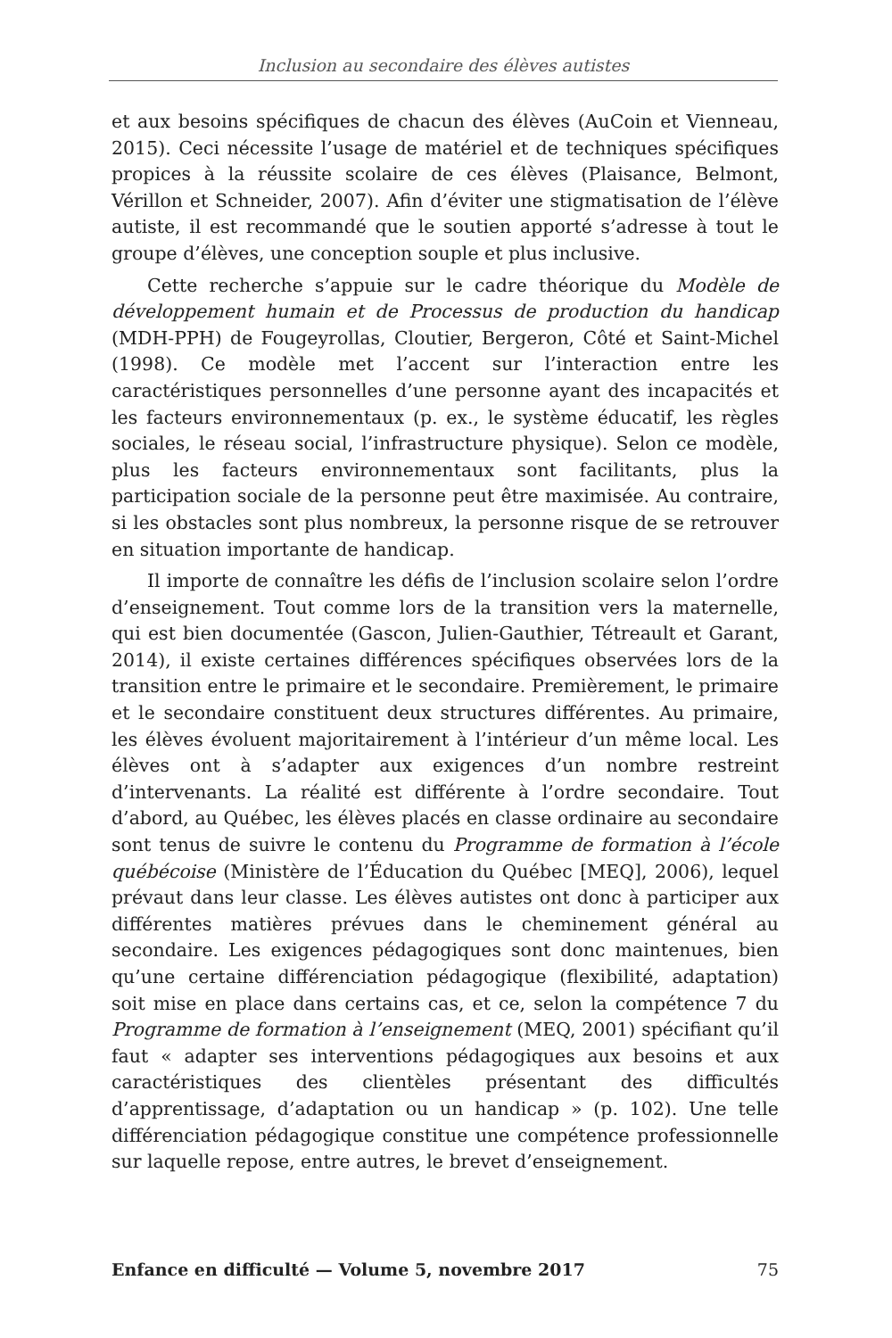Inclusion au secondaire des élèves autistes
et aux besoins spécifiques de chacun des élèves (AuCoin et Vienneau, 2015). Ceci nécessite l’usage de matériel et de techniques spécifiques propices à la réussite scolaire de ces élèves (Plaisance, Belmont, Vérillon et Schneider, 2007). Afin d’éviter une stigmatisation de l’élève autiste, il est recommandé que le soutien apporté s’adresse à tout le groupe d’élèves, une conception souple et plus inclusive.
Cette recherche s’appuie sur le cadre théorique du Modèle de développement humain et de Processus de production du handicap (MDH-PPH) de Fougeyrollas, Cloutier, Bergeron, Côté et Saint-Michel (1998). Ce modèle met l’accent sur l’interaction entre les caractéristiques personnelles d’une personne ayant des incapacités et les facteurs environnementaux (p. ex., le système éducatif, les règles sociales, le réseau social, l’infrastructure physique). Selon ce modèle, plus les facteurs environnementaux sont facilitants, plus la participation sociale de la personne peut être maximisée. Au contraire, si les obstacles sont plus nombreux, la personne risque de se retrouver en situation importante de handicap.
Il importe de connaître les défis de l’inclusion scolaire selon l’ordre d’enseignement. Tout comme lors de la transition vers la maternelle, qui est bien documentée (Gascon, Julien-Gauthier, Tétreault et Garant, 2014), il existe certaines différences spécifiques observées lors de la transition entre le primaire et le secondaire. Premièrement, le primaire et le secondaire constituent deux structures différentes. Au primaire, les élèves évoluent majoritairement à l’intérieur d’un même local. Les élèves ont à s’adapter aux exigences d’un nombre restreint d’intervenants. La réalité est différente à l’ordre secondaire. Tout d’abord, au Québec, les élèves placés en classe ordinaire au secondaire sont tenus de suivre le contenu du Programme de formation à l’école québécoise (Ministère de l’Éducation du Québec [MEQ], 2006), lequel prévaut dans leur classe. Les élèves autistes ont donc à participer aux différentes matières prévues dans le cheminement général au secondaire. Les exigences pédagogiques sont donc maintenues, bien qu’une certaine différenciation pédagogique (flexibilité, adaptation) soit mise en place dans certains cas, et ce, selon la compétence 7 du Programme de formation à l’enseignement (MEQ, 2001) spécifiant qu’il faut « adapter ses interventions pédagogiques aux besoins et aux caractéristiques des clientèles présentant des difficultés d’apprentissage, d’adaptation ou un handicap » (p. 102). Une telle différenciation pédagogique constitue une compétence professionnelle sur laquelle repose, entre autres, le brevet d’enseignement.
Enfance en difficulté — Volume 5, novembre 2017 75